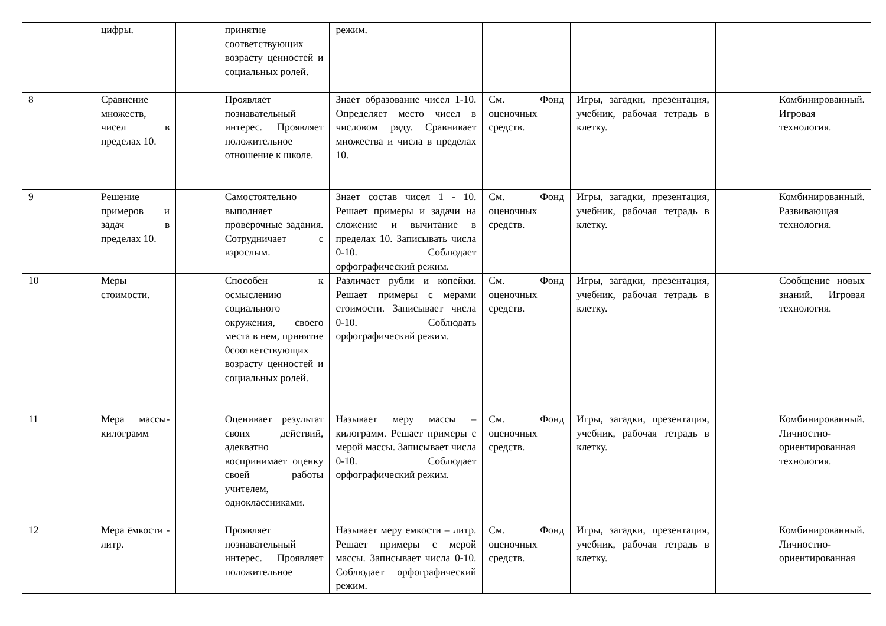| | | цифры. | | принятие соответствующих возрасту ценностей и социальных ролей. | режим. | | | | |
| 8 | | Сравнение множеств, чисел в пределах 10. | | Проявляет познавательный интерес. Проявляет положительное отношение к школе. | Знает образование чисел 1-10. Определяет место чисел в числовом ряду. Сравнивает множества и числа в пределах 10. | См. Фонд оценочных средств. | Игры, загадки, презентация, учебник, рабочая тетрадь в клетку. | | Комбинированный. Игровая технология. |
| 9 | | Решение примеров и задач в пределах 10. | | Самостоятельно выполняет проверочные задания. Сотрудничает с взрослым. | Знает состав чисел 1 - 10. Решает примеры и задачи на сложение и вычитание в пределах 10. Записывать числа 0-10. Соблюдает орфографический режим. | См. Фонд оценочных средств. | Игры, загадки, презентация, учебник, рабочая тетрадь в клетку. | | Комбинированный. Развивающая технология. |
| 10 | | Меры стоимости. | | Способен к осмыслению социального окружения, своего места в нем, принятие 0соответствующих возрасту ценностей и социальных ролей. | Различает рубли и копейки. Решает примеры с мерами стоимости. Записывает числа 0-10. Соблюдать орфографический режим. | См. Фонд оценочных средств. | Игры, загадки, презентация, учебник, рабочая тетрадь в клетку. | | Сообщение новых знаний. Игровая технология. |
| 11 | | Мера массы-килограмм | | Оценивает результат своих действий, адекватно воспринимает оценку своей работы учителем, одноклассниками. | Называет меру массы – килограмм. Решает примеры с мерой массы. Записывает числа 0-10. Соблюдает орфографический режим. | См. Фонд оценочных средств. | Игры, загадки, презентация, учебник, рабочая тетрадь в клетку. | | Комбинированный. Личностно-ориентированная технология. |
| 12 | | Мера ёмкости - литр. | | Проявляет познавательный интерес. Проявляет положительное | Называет меру емкости – литр. Решает примеры с мерой массы. Записывает числа 0-10. Соблюдает орфографический режим. | См. Фонд оценочных средств. | Игры, загадки, презентация, учебник, рабочая тетрадь в клетку. | | Комбинированный. Личностно-ориентированная |